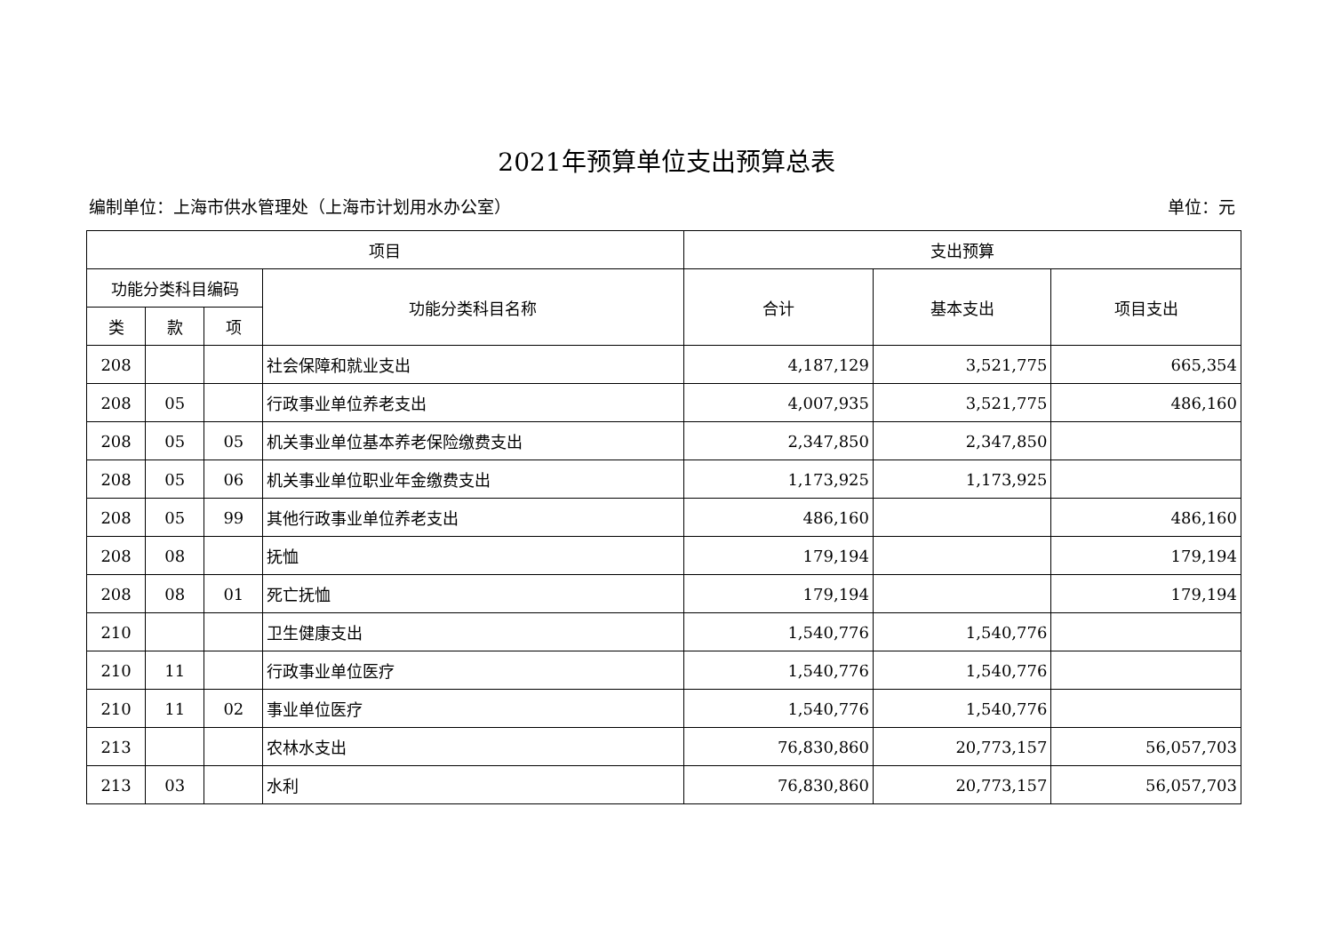2021年预算单位支出预算总表
编制单位：上海市供水管理处（上海市计划用水办公室） 单位：元
| 项目 | | | | 支出预算 | | |
| --- | --- | --- | --- | --- | --- | --- |
| 功能分类科目编码 | | | 功能分类科目名称 | 合计 | 基本支出 | 项目支出 |
| 类 | 款 | 项 | | | | |
| 208 | | | 社会保障和就业支出 | 4,187,129 | 3,521,775 | 665,354 |
| 208 | 05 | | 行政事业单位养老支出 | 4,007,935 | 3,521,775 | 486,160 |
| 208 | 05 | 05 | 机关事业单位基本养老保险缴费支出 | 2,347,850 | 2,347,850 | |
| 208 | 05 | 06 | 机关事业单位职业年金缴费支出 | 1,173,925 | 1,173,925 | |
| 208 | 05 | 99 | 其他行政事业单位养老支出 | 486,160 | | 486,160 |
| 208 | 08 | | 抚恤 | 179,194 | | 179,194 |
| 208 | 08 | 01 | 死亡抚恤 | 179,194 | | 179,194 |
| 210 | | | 卫生健康支出 | 1,540,776 | 1,540,776 | |
| 210 | 11 | | 行政事业单位医疗 | 1,540,776 | 1,540,776 | |
| 210 | 11 | 02 | 事业单位医疗 | 1,540,776 | 1,540,776 | |
| 213 | | | 农林水支出 | 76,830,860 | 20,773,157 | 56,057,703 |
| 213 | 03 | | 水利 | 76,830,860 | 20,773,157 | 56,057,703 |